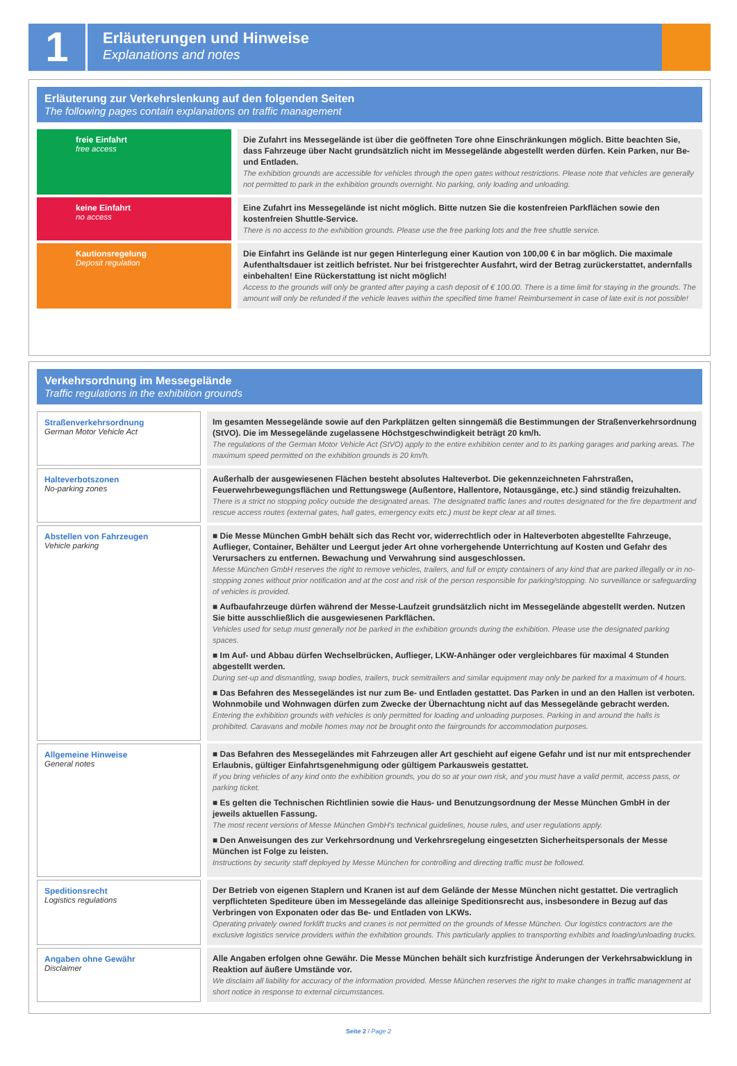1
Erläuterungen und Hinweise
Explanations and notes
Erläuterung zur Verkehrslenkung auf den folgenden Seiten
The following pages contain explanations on traffic management
| freie Einfahrt free access | | Die Zufahrt ins Messegelände ist über die geöffneten Tore ohne Einschränkungen möglich. Bitte beachten Sie, dass Fahrzeuge über Nacht grundsätzlich nicht im Messegelände abgestellt werden dürfen. Kein Parken, nur Be- und Entladen. The exhibition grounds are accessible for vehicles through the open gates without restrictions. Please note that vehicles are generally not permitted to park in the exhibition grounds overnight. No parking, only loading and unloading. |
| keine Einfahrt no access | | Eine Zufahrt ins Messegelände ist nicht möglich. Bitte nutzen Sie die kostenfreien Parkflächen sowie den kostenfreien Shuttle-Service. There is no access to the exhibition grounds. Please use the free parking lots and the free shuttle service. |
| Kautionsregelung Deposit regulation | | Die Einfahrt ins Gelände ist nur gegen Hinterlegung einer Kaution von 100,00 € in bar möglich. Die maximale Aufenthaltsdauer ist zeitlich befristet. Nur bei fristgerechter Ausfahrt, wird der Betrag zurückerstattet, andernfalls einbehalten! Eine Rückerstattung ist nicht möglich! Access to the grounds will only be granted after paying a cash deposit of € 100.00. There is a time limit for staying in the grounds. The amount will only be refunded if the vehicle leaves within the specified time frame! Reimbursement in case of late exit is not possible! |
Verkehrsordnung im Messegelände
Traffic regulations in the exhibition grounds
| Straßenverkehrsordnung German Motor Vehicle Act | | Im gesamten Messegelände sowie auf den Parkplätzen gelten sinngemäß die Bestimmungen der Straßenverkehrsordnung (StVO). Die im Messegelände zugelassene Höchstgeschwindigkeit beträgt 20 km/h. The regulations of the German Motor Vehicle Act (StVO) apply to the entire exhibition center and to its parking garages and parking areas. The maximum speed permitted on the exhibition grounds is 20 km/h. |
| Halteverbotszonen No-parking zones | | Außerhalb der ausgewiesenen Flächen besteht absolutes Halteverbot. Die gekennzeichneten Fahrstraßen, Feuerwehrbewegungsflächen und Rettungswege (Außentore, Hallentore, Notausgänge, etc.) sind ständig freizuhalten. There is a strict no stopping policy outside the designated areas. The designated traffic lanes and routes designated for the fire department and rescue access routes (external gates, hall gates, emergency exits etc.) must be kept clear at all times. |
| Abstellen von Fahrzeugen Vehicle parking | | ■ Die Messe München GmbH behält sich das Recht vor, widerrechtlich oder in Halteverboten abgestellte Fahrzeuge, Auflieger, Container, Behälter und Leergut jeder Art ohne vorhergehende Unterrichtung auf Kosten und Gefahr des Verursachers zu entfernen. Bewachung und Verwahrung sind ausgeschlossen. Messe München GmbH reserves the right to remove vehicles, trailers, and full or empty containers of any kind that are parked illegally or in no-stopping zones without prior notification and at the cost and risk of the person responsible for parking/stopping. No surveillance or safeguarding of vehicles is provided. ■ Aufbaufahrzeuge dürfen während der Messe-Laufzeit grundsätzlich nicht im Messegelände abgestellt werden. Nutzen Sie bitte ausschließlich die ausgewiesenen Parkflächen. Vehicles used for setup must generally not be parked in the exhibition grounds during the exhibition. Please use the designated parking spaces. ■ Im Auf- und Abbau dürfen Wechselbrücken, Auflieger, LKW-Anhänger oder vergleichbares für maximal 4 Stunden abgestellt werden. During set-up and dismantling, swap bodies, trailers, truck semitrailers and similar equipment may only be parked for a maximum of 4 hours. ■ Das Befahren des Messegeländes ist nur zum Be- und Entladen gestattet. Das Parken in und an den Hallen ist verboten. Wohnmobile und Wohnwagen dürfen zum Zwecke der Übernachtung nicht auf das Messegelände gebracht werden. Entering the exhibition grounds with vehicles is only permitted for loading and unloading purposes. Parking in and around the halls is prohibited. Caravans and mobile homes may not be brought onto the fairgrounds for accommodation purposes. |
| Allgemeine Hinweise General notes | | ■ Das Befahren des Messegeländes mit Fahrzeugen aller Art geschieht auf eigene Gefahr und ist nur mit entsprechender Erlaubnis, gültiger Einfahrtsgenehmigung oder gültigem Parkausweis gestattet. If you bring vehicles of any kind onto the exhibition grounds, you do so at your own risk, and you must have a valid permit, access pass, or parking ticket. ■ Es gelten die Technischen Richtlinien sowie die Haus- und Benutzungsordnung der Messe München GmbH in der jeweils aktuellen Fassung. The most recent versions of Messe München GmbH's technical guidelines, house rules, and user regulations apply. ■ Den Anweisungen des zur Verkehrsordnung und Verkehrsregelung eingesetzten Sicherheitspersonals der Messe München ist Folge zu leisten. Instructions by security staff deployed by Messe München for controlling and directing traffic must be followed. |
| Speditionsrecht Logistics regulations | | Der Betrieb von eigenen Staplern und Kranen ist auf dem Gelände der Messe München nicht gestattet. Die vertraglich verpflichteten Spediteure üben im Messegelände das alleinige Speditionsrecht aus, insbesondere in Bezug auf das Verbringen von Exponaten oder das Be- und Entladen von LKWs. Operating privately owned forklift trucks and cranes is not permitted on the grounds of Messe München. Our logistics contractors are the exclusive logistics service providers within the exhibition grounds. This particularly applies to transporting exhibits and loading/unloading trucks. |
| Angaben ohne Gewähr Disclaimer | | Alle Angaben erfolgen ohne Gewähr. Die Messe München behält sich kurzfristige Änderungen der Verkehrsabwicklung in Reaktion auf äußere Umstände vor. We disclaim all liability for accuracy of the information provided. Messe München reserves the right to make changes in traffic management at short notice in response to external circumstances. |
Seite 2 / Page 2